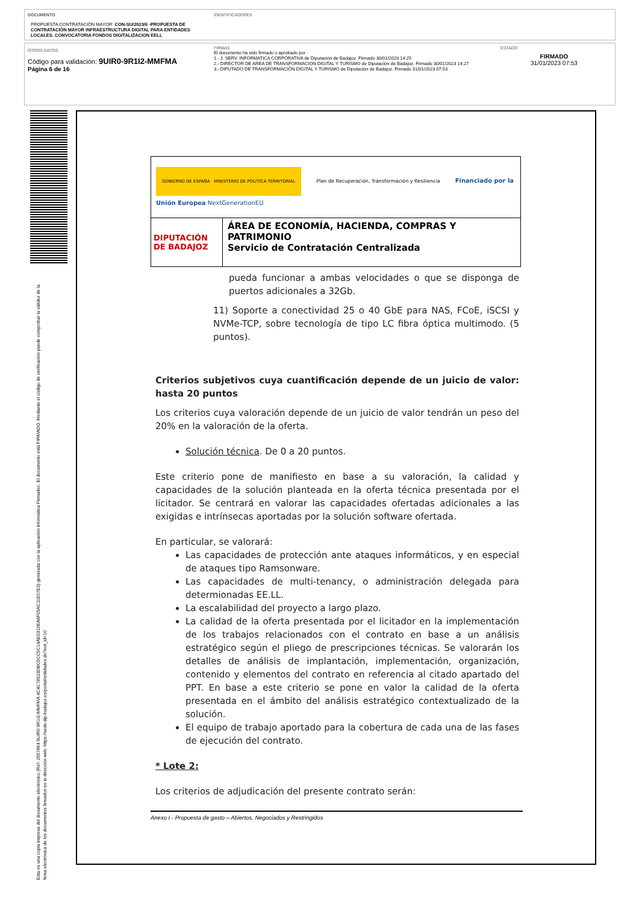DOCUMENTO
PROPUESTA CONTRATACIÓN MAYOR: CON-SU/2023/6 -PROPUESTA DE CONTRATACIÓN MAYOR INFRAESTRUCTURA DIGITAL PARA ENTIDADES LOCALES. CONVOCATORIA FONDOS DIGITALIZACION EELL
IDENTIFICADORES
OTROS DATOS
Código para validación: 9UIR0-9R1I2-MMFMA
Página 6 de 16
FIRMAS
El documento ha sido firmado o aprobado por :
1.- J. SERV. INFORMATICA CORPORATIVA de Diputación de Badajoz. Firmado 30/01/2023 14:25
2.- DIRECTOR DE AREA DE TRANSFORMACION DIGITAL Y TURISMO de Diputación de Badajoz. Firmado 30/01/2023 14:27
3.- DIPUTADO DE TRANSFORMACIÓN DIGITAL Y TURISMO de Diputación de Badajoz. Firmado 31/01/2023 07:53
ESTADO
FIRMADO
31/01/2023 07:53
Esta es una copia impresa del documento electrónico (Ref: 2557864 9UIR0-9R1I2-MMFMA 4C4C78523DBC5CC5C14AE0315EA6F05AC11E07E3) generada con la aplicación informática Firmadoc. El documento está FIRMADO. Mediante el código de verificación puede comprobar la validez de la firma electrónica de los documentos firmados en la dirección web: https://sede.dip-badajoz.es/portal/entidades.do?ent_id=10
| GOBIERNO DE ESPAÑA MINISTERIO DE POLÍTICA TERRITORIAL Plan de Recuperación, Transformación y Resiliencia Financiado por la Unión Europea NextGenerationEU | |
| DIPUTACIÓN DE BADAJOZ | ÁREA DE ECONOMÍA, HACIENDA, COMPRAS Y PATRIMONIO Servicio de Contratación Centralizada |
pueda funcionar a ambas velocidades o que se disponga de puertos adicionales a 32Gb.
11) Soporte a conectividad 25 o 40 GbE para NAS, FCoE, iSCSI y NVMe-TCP, sobre tecnología de tipo LC fibra óptica multimodo. (5 puntos).
Criterios subjetivos cuya cuantificación depende de un juicio de valor: hasta 20 puntos
Los criterios cuya valoración depende de un juicio de valor tendrán un peso del 20% en la valoración de la oferta.
Solución técnica. De 0 a 20 puntos.
Este criterio pone de manifiesto en base a su valoración, la calidad y capacidades de la solución planteada en la oferta técnica presentada por el licitador. Se centrará en valorar las capacidades ofertadas adicionales a las exigidas e intrínsecas aportadas por la solución software ofertada.
En particular, se valorará:
Las capacidades de protección ante ataques informáticos, y en especial de ataques tipo Ramsonware.
Las capacidades de multi-tenancy, o administración delegada para determionadas EE.LL.
La escalabilidad del proyecto a largo plazo.
La calidad de la oferta presentada por el licitador en la implementación de los trabajos relacionados con el contrato en base a un análisis estratégico según el pliego de prescripciones técnicas. Se valorarán los detalles de análisis de implantación, implementación, organización, contenido y elementos del contrato en referencia al citado apartado del PPT. En base a este criterio se pone en valor la calidad de la oferta presentada en el ámbito del análisis estratégico contextualizado de la solución.
El equipo de trabajo aportado para la cobertura de cada una de las fases de ejecución del contrato.
* Lote 2:
Los criterios de adjudicación del presente contrato serán:
Anexo I - Propuesta de gasto – Abiertos, Negociados y Restringidos